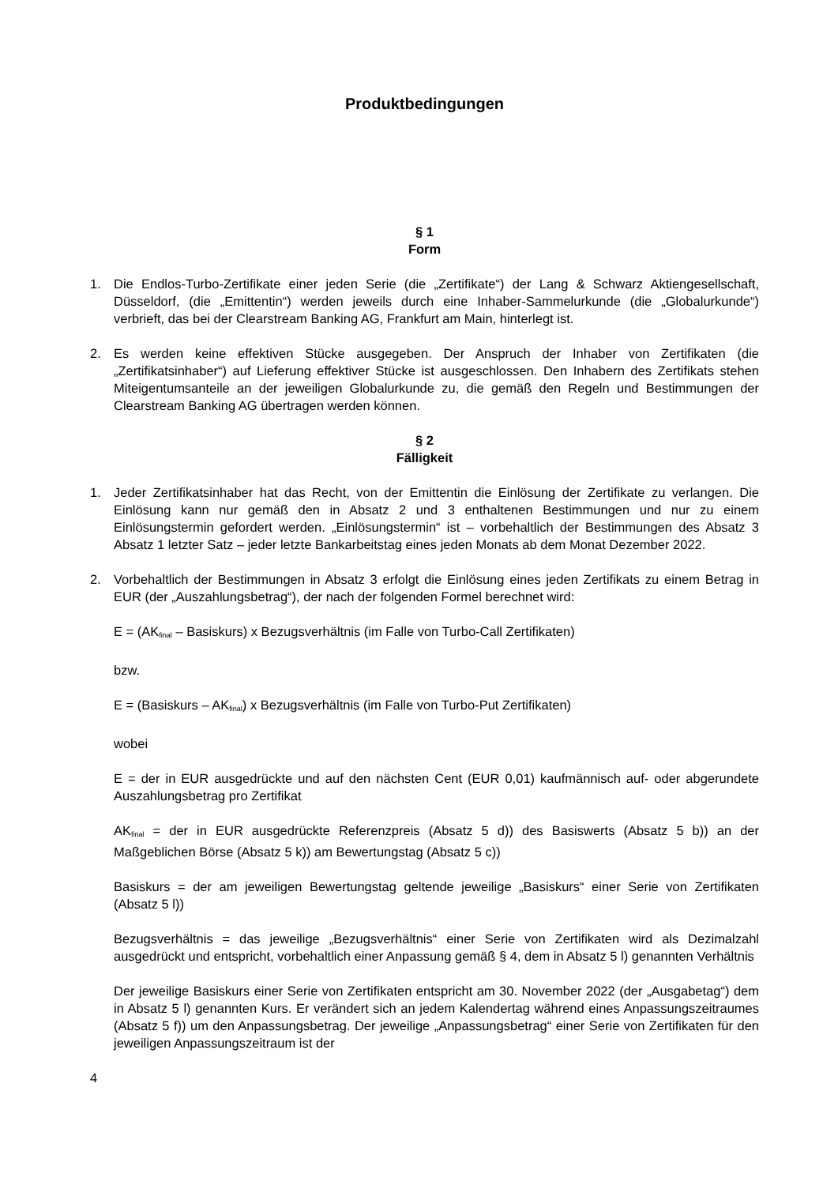Produktbedingungen
§ 1
Form
1. Die Endlos-Turbo-Zertifikate einer jeden Serie (die „Zertifikate“) der Lang & Schwarz Aktiengesellschaft, Düsseldorf, (die „Emittentin“) werden jeweils durch eine Inhaber-Sammelurkunde (die „Globalurkunde“) verbrieft, das bei der Clearstream Banking AG, Frankfurt am Main, hinterlegt ist.
2. Es werden keine effektiven Stücke ausgegeben. Der Anspruch der Inhaber von Zertifikaten (die „Zertifikatsinhaber“) auf Lieferung effektiver Stücke ist ausgeschlossen. Den Inhabern des Zertifikats stehen Miteigentumsanteile an der jeweiligen Globalurkunde zu, die gemäß den Regeln und Bestimmungen der Clearstream Banking AG übertragen werden können.
§ 2
Fälligkeit
1. Jeder Zertifikatsinhaber hat das Recht, von der Emittentin die Einlösung der Zertifikate zu verlangen. Die Einlösung kann nur gemäß den in Absatz 2 und 3 enthaltenen Bestimmungen und nur zu einem Einlösungstermin gefordert werden. „Einlösungstermin“ ist – vorbehaltlich der Bestimmungen des Absatz 3 Absatz 1 letzter Satz – jeder letzte Bankarbeitstag eines jeden Monats ab dem Monat Dezember 2022.
2. Vorbehaltlich der Bestimmungen in Absatz 3 erfolgt die Einlösung eines jeden Zertifikats zu einem Betrag in EUR (der „Auszahlungsbetrag“), der nach der folgenden Formel berechnet wird:
E = (AK<sub>final</sub> – Basiskurs) x Bezugsverhältnis (im Falle von Turbo-Call Zertifikaten)
bzw.
E = (Basiskurs – AK<sub>final</sub>) x Bezugsverhältnis (im Falle von Turbo-Put Zertifikaten)
wobei
E = der in EUR ausgedrückte und auf den nächsten Cent (EUR 0,01) kaufmännisch auf- oder abgerundete Auszahlungsbetrag pro Zertifikat
AK<sub>final</sub> = der in EUR ausgedrückte Referenzpreis (Absatz 5 d)) des Basiswerts (Absatz 5 b)) an der Maßgeblichen Börse (Absatz 5 k)) am Bewertungstag (Absatz 5 c))
Basiskurs = der am jeweiligen Bewertungstag geltende jeweilige „Basiskurs“ einer Serie von Zertifikaten (Absatz 5 l))
Bezugsverhältnis = das jeweilige „Bezugsverhältnis“ einer Serie von Zertifikaten wird als Dezimalzahl ausgedrückt und entspricht, vorbehaltlich einer Anpassung gemäß § 4, dem in Absatz 5 l) genannten Verhältnis
Der jeweilige Basiskurs einer Serie von Zertifikaten entspricht am 30. November 2022 (der „Ausgabetag“) dem in Absatz 5 l) genannten Kurs. Er verändert sich an jedem Kalendertag während eines Anpassungszeitraumes (Absatz 5 f)) um den Anpassungsbetrag. Der jeweilige „Anpassungsbetrag“ einer Serie von Zertifikaten für den jeweiligen Anpassungszeitraum ist der
4